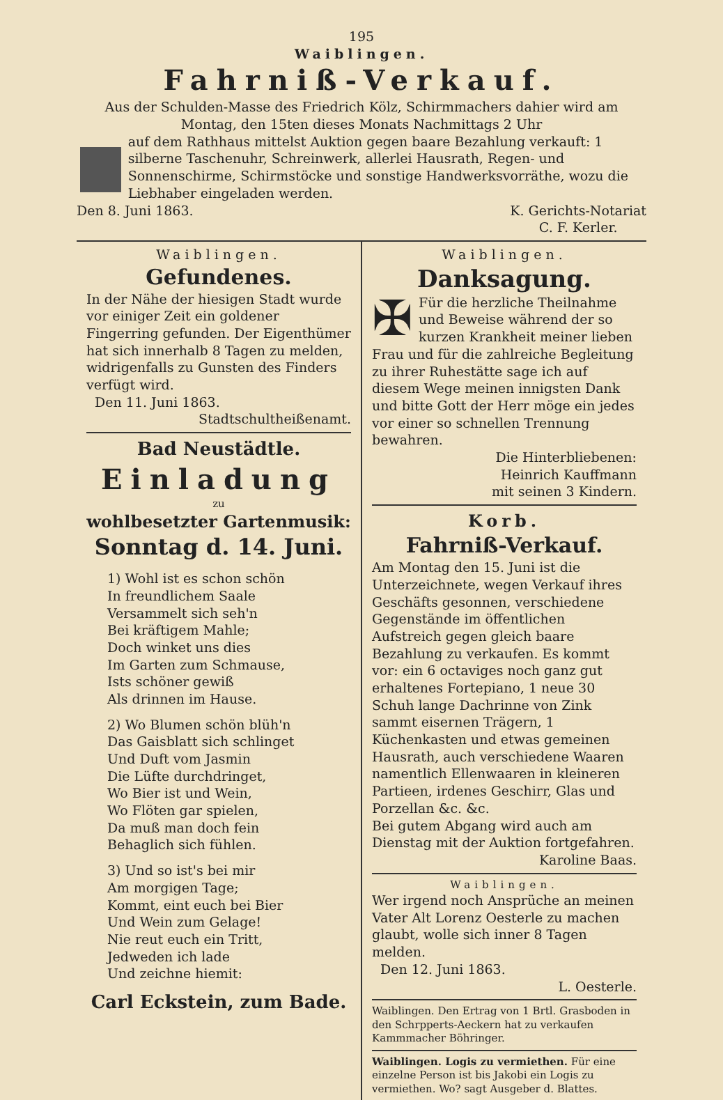195
Waiblingen.
Fahrniß-Verkauf.
Aus der Schulden-Masse des Friedrich Kölz, Schirmmachers dahier wird am
Montag, den 15ten dieses Monats Nachmittags 2 Uhr
auf dem Rathhaus mittelst Auktion gegen baare Bezahlung verkauft: 1 silberne Taschenuhr, Schreinwerk, allerlei Hausrath, Regen- und Sonnenschirme, Schirmstöcke und sonstige Handwerksvorräthe, wozu die Liebhaber eingeladen werden.
Den 8. Juni 1863. K. Gerichts-Notariat
C. F. Kerler.
Waiblingen.
Gefundenes.
In der Nähe der hiesigen Stadt wurde vor einiger Zeit ein goldener Fingerring gefunden. Der Eigenthümer hat sich innerhalb 8 Tagen zu melden, widrigenfalls zu Gunsten des Finders verfügt wird.
Den 11. Juni 1863.
Stadtschultheißenamt.
Bad Neustädtle.
Einladung
zu
wohlbesetzter Gartenmusik:
Sonntag d. 14. Juni.
1) Wohl ist es schon schön
In freundlichem Saale
Versammelt sich seh'n
Bei kräftigem Mahle;
Doch winket uns dies
Im Garten zum Schmause,
Ists schöner gewiß
Als drinnen im Hause.
2) Wo Blumen schön blüh'n
Das Gaisblatt sich schlinget
Und Duft vom Jasmin
Die Lüfte durchdringet,
Wo Bier ist und Wein,
Wo Flöten gar spielen,
Da muß man doch fein
Behaglich sich fühlen.
3) Und so ist's bei mir
Am morgigen Tage;
Kommt, eint euch bei Bier
Und Wein zum Gelage!
Nie reut euch ein Tritt,
Jedweden ich lade
Und zeichne hiemit:
Carl Eckstein, zum Bade.
Waiblingen.
Danksagung.
✠ Für die herzliche Theilnahme und Beweise während der so kurzen Krankheit meiner lieben Frau und für die zahlreiche Begleitung zu ihrer Ruhestätte sage ich auf diesem Wege meinen innigsten Dank und bitte Gott der Herr möge ein jedes vor einer so schnellen Trennung bewahren.
Die Hinterbliebenen:
Heinrich Kauffmann
mit seinen 3 Kindern.
Korb.
Fahrniß-Verkauf.
Am Montag den 15. Juni ist die Unterzeichnete, wegen Verkauf ihres Geschäfts gesonnen, verschiedene Gegenstände im öffentlichen Aufstreich gegen gleich baare Bezahlung zu verkaufen. Es kommt vor: ein 6 octaviges noch ganz gut erhaltenes Fortepiano, 1 neue 30 Schuh lange Dachrinne von Zink sammt eisernen Trägern, 1 Küchenkasten und etwas gemeinen Hausrath, auch verschiedene Waaren namentlich Ellenwaaren in kleineren Partieen, irdenes Geschirr, Glas und Porzellan &c. &c.
Bei gutem Abgang wird auch am Dienstag mit der Auktion fortgefahren.
Karoline Baas.
Waiblingen.
Wer irgend noch Ansprüche an meinen Vater Alt Lorenz Oesterle zu machen glaubt, wolle sich inner 8 Tagen melden.
Den 12. Juni 1863.
L. Oesterle.
Waiblingen. Den Ertrag von 1 Brtl. Grasboden in den Schrpperts-Aeckern hat zu verkaufen Kammmacher Böhringer.
Waiblingen. Logis zu vermiethen. Für eine einzelne Person ist bis Jakobi ein Logis zu vermiethen. Wo? sagt Ausgeber d. Blattes.